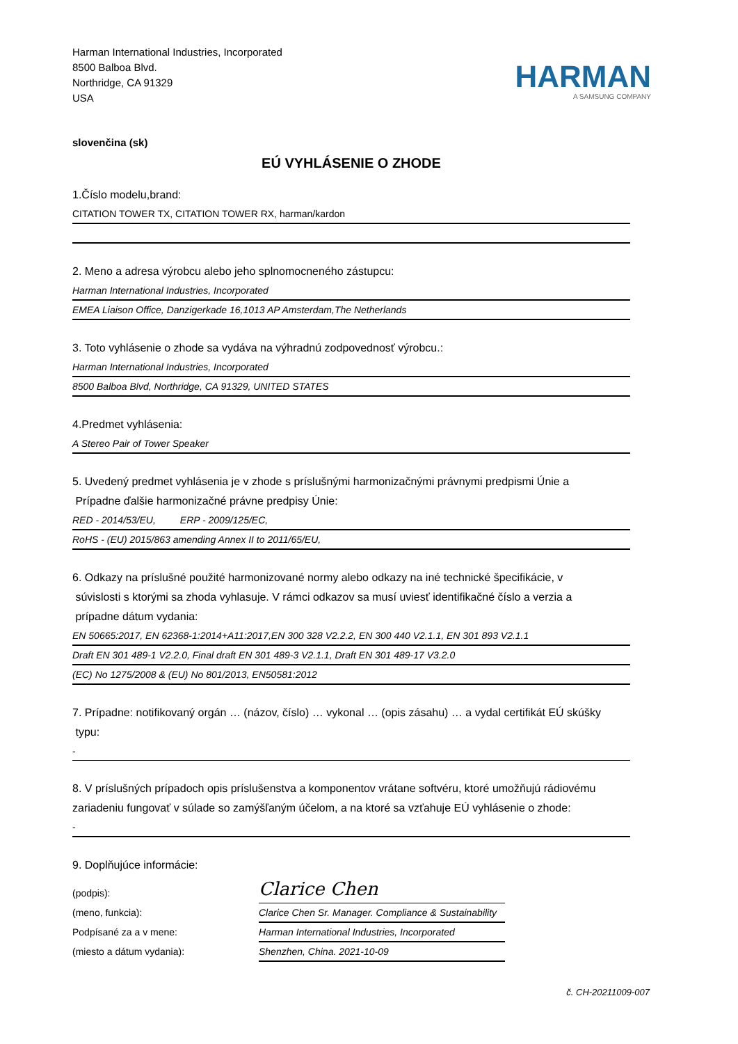Harman International Industries, Incorporated
8500 Balboa Blvd.
Northridge, CA 91329
USA
HARMAN
A SAMSUNG COMPANY
slovenčina (sk)
EÚ VYHLÁSENIE O ZHODE
1.Číslo modelu,brand:
CITATION TOWER TX, CITATION TOWER RX, harman/kardon
2. Meno a adresa výrobcu alebo jeho splnomocneného zástupcu:
Harman International Industries, Incorporated
EMEA Liaison Office, Danzigerkade 16,1013 AP Amsterdam,The Netherlands
3. Toto vyhlásenie o zhode sa vydáva na výhradnú zodpovednosť výrobcu.:
Harman International Industries, Incorporated
8500 Balboa Blvd, Northridge, CA 91329, UNITED STATES
4.Predmet vyhlásenia:
A Stereo Pair of Tower Speaker
5. Uvedený predmet vyhlásenia je v zhode s príslušnými harmonizačnými právnymi predpismi Únie a
Prípadne ďalšie harmonizačné právne predpisy Únie:
RED - 2014/53/EU, ERP - 2009/125/EC,
RoHS - (EU) 2015/863 amending Annex II to 2011/65/EU,
6. Odkazy na príslušné použité harmonizované normy alebo odkazy na iné technické špecifikácie, v
súvislosti s ktorými sa zhoda vyhlasuje. V rámci odkazov sa musí uviesť identifikačné číslo a verzia a
prípadne dátum vydania:
EN 50665:2017, EN 62368-1:2014+A11:2017,EN 300 328 V2.2.2, EN 300 440 V2.1.1, EN 301 893 V2.1.1
Draft EN 301 489-1 V2.2.0, Final draft EN 301 489-3 V2.1.1, Draft EN 301 489-17 V3.2.0
(EC) No 1275/2008 & (EU) No 801/2013, EN50581:2012
7. Prípadne: notifikovaný orgán … (názov, číslo) … vykonal … (opis zásahu) … a vydal certifikát EÚ skúšky
typu:
-
8. V príslušných prípadoch opis príslušenstva a komponentov vrátane softvéru, ktoré umožňujú rádiovému
zariadeniu fungovať v súlade so zamýšľaným účelom, a na ktoré sa vzťahuje EÚ vyhlásenie o zhode:
-
9. Doplňujúce informácie:
(podpis):
(meno, funkcia):
Podpísané za a v mene:
(miesto a dátum vydania):
Clarice Chen
Clarice Chen Sr. Manager. Compliance & Sustainability
Harman International Industries, Incorporated
Shenzhen, China. 2021-10-09
č. CH-20211009-007